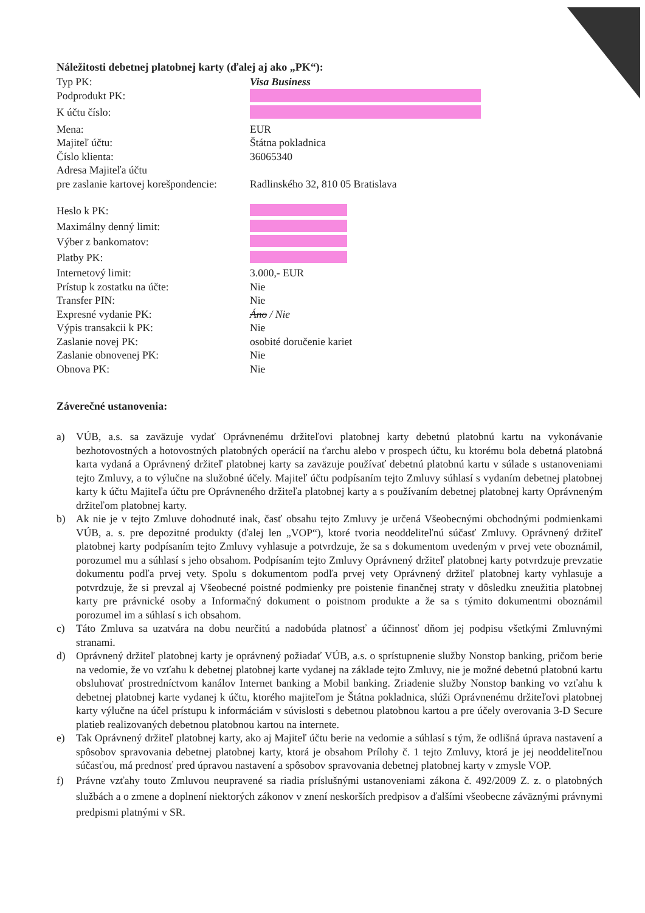Náležitosti debetnej platobnej karty (ďalej aj ako „PK“):
Typ PK: Visa Business
Podprodukt PK:
K účtu číslo:
Mena: EUR
Majiteľ účtu: Štátna pokladnica
Číslo klienta: 36065340
Adresa Majiteľa účtu
pre zaslanie kartovej korešpondencie:
Radlinského 32, 810 05 Bratislava
Heslo k PK:
Maximálny denný limit:
Výber z bankomatov:
Platby PK:
Internetový limit: 3.000,- EUR
Prístup k zostatku na účte: Nie
Transfer PIN: Nie
Expresné vydanie PK: Áno / Nie
Výpis transakcii k PK: Nie
Zaslanie novej PK: osobité doručenie kariet
Zaslanie obnovenej PK: Nie
Obnova PK: Nie
Záverečné ustanovenia:
a) VÚB, a.s. sa zaväzuje vydať Oprávnenému držiteľovi platobnej karty debetnú platobnú kartu na vykonávanie bezhotovostných a hotovostných platobných operácií na ťarchu alebo v prospech účtu, ku ktorému bola debetná platobná karta vydaná a Oprávnený držiteľ platobnej karty sa zaväzuje používať debetnú platobnú kartu v súlade s ustanoveniami tejto Zmluvy, a to výlučne na služobné účely. Majiteľ účtu podpísaním tejto Zmluvy súhlasí s vydaním debetnej platobnej karty k účtu Majiteľa účtu pre Oprávneného držiteľa platobnej karty a s používaním debetnej platobnej karty Oprávneným držiteľom platobnej karty.
b) Ak nie je v tejto Zmluve dohodnuté inak, časť obsahu tejto Zmluvy je určená Všeobecnými obchodnými podmienkami VÚB, a. s. pre depozitné produkty (ďalej len „VOP“), ktoré tvoria neoddeliteľnú súčasť Zmluvy. Oprávnený držiteľ platobnej karty podpísaním tejto Zmluvy vyhlasuje a potvrdzuje, že sa s dokumentom uvedeným v prvej vete oboznámil, porozumel mu a súhlasí s jeho obsahom. Podpísaním tejto Zmluvy Oprávnený držiteľ platobnej karty potvrdzuje prevzatie dokumentu podľa prvej vety. Spolu s dokumentom podľa prvej vety Oprávnený držiteľ platobnej karty vyhlasuje a potvrdzuje, že si prevzal aj Všeobecné poistné podmienky pre poistenie finančnej straty v dôsledku zneužitia platobnej karty pre právnické osoby a Informačný dokument o poistnom produkte a že sa s týmito dokumentmi oboznámil porozumel im a súhlasí s ich obsahom.
c) Táto Zmluva sa uzatvára na dobu neurčitú a nadobúda platnosť a účinnosť dňom jej podpisu všetkými Zmluvnými stranami.
d) Oprávnený držiteľ platobnej karty je oprávnený požiadať VÚB, a.s. o sprístupnenie služby Nonstop banking, pričom berie na vedomie, že vo vzťahu k debetnej platobnej karte vydanej na základe tejto Zmluvy, nie je možné debetnú platobnú kartu obsluhovať prostredníctvom kanálov Internet banking a Mobil banking. Zriadenie služby Nonstop banking vo vzťahu k debetnej platobnej karte vydanej k účtu, ktorého majiteľom je Štátna pokladnica, slúži Oprávnenému držiteľovi platobnej karty výlučne na účel prístupu k informáciám v súvislosti s debetnou platobnou kartou a pre účely overovania 3-D Secure platieb realizovaných debetnou platobnou kartou na internete.
e) Tak Oprávnený držiteľ platobnej karty, ako aj Majiteľ účtu berie na vedomie a súhlasí s tým, že odlišná úprava nastavení a spôsobov spravovania debetnej platobnej karty, ktorá je obsahom Prílohy č. 1 tejto Zmluvy, ktorá je jej neoddeliteľnou súčasťou, má prednosť pred úpravou nastavení a spôsobov spravovania debetnej platobnej karty v zmysle VOP.
f) Právne vzťahy touto Zmluvou neupravené sa riadia príslušnými ustanoveniami zákona č. 492/2009 Z. z. o platobných službách a o zmene a doplnení niektorých zákonov v znení neskorších predpisov a ďalšími všeobecne záväznými právnymi predpismi platnými v SR.